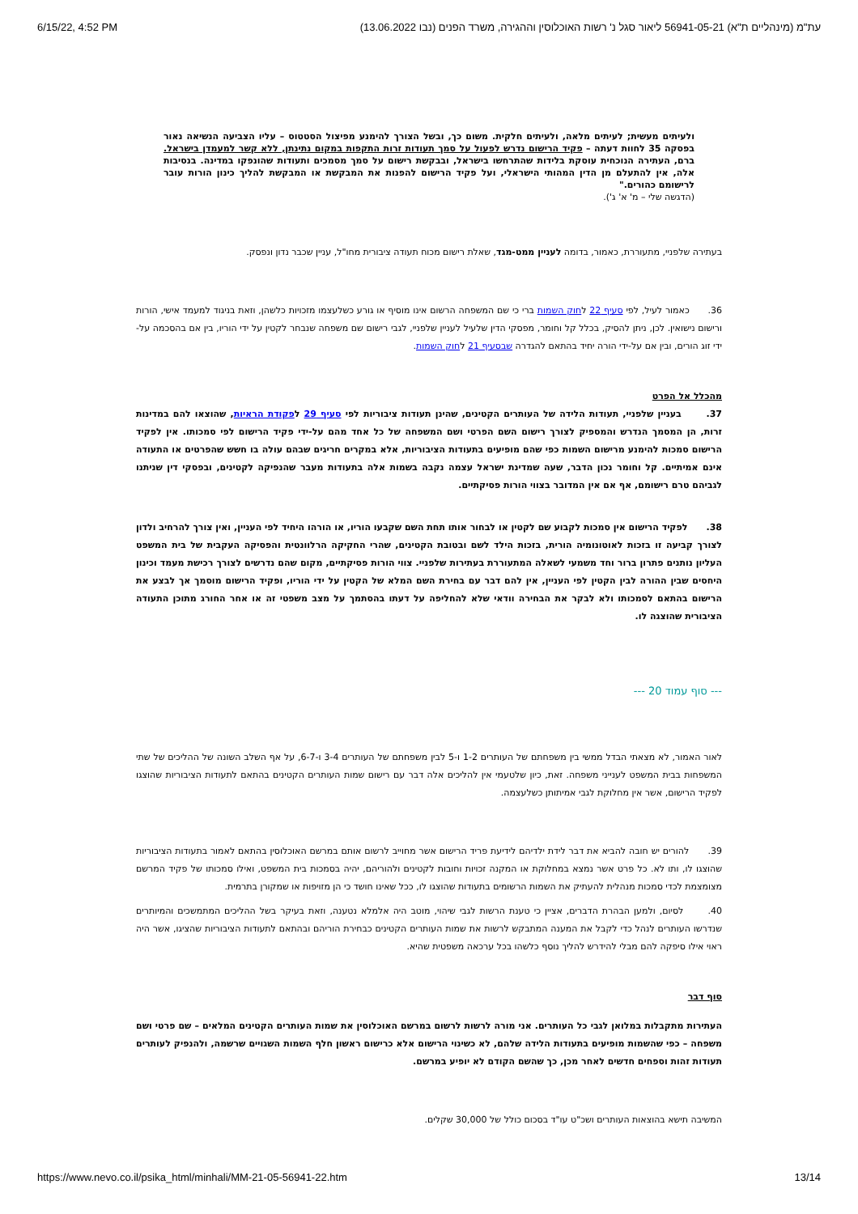6/15/22, 4:52 PM (עת"מ (מינהליים ת"א) 56941-05-21 ליאור סגל נ' רשות האוכלוסין וההגירה, משרד הפנים (נבו 13.06.2022
ולעיתים מעשית; לעיתים מלאה, ולעיתים חלקית. משום כך, ובשל הצורך להימנע מפיצול הסטטוס – עליו הצביעה הנשיאה נאור בפסקה 35 לחוות דעתה – פקיד הרישום נדרש לפעול על סמך תעודות זרות התקפות במקום נתינתן, ללא קשר למעמדן בישראל. ברם, העתירה הנוכחית עוסקת בלידות שהתרחשו בישראל, ובבקשת רישום על סמך מסמכים ותעודות שהונפקו במדינה. בנסיבות אלה, אין להתעלם מן הדין המהותי הישראלי, ועל פקיד הרישום להפנות את המבקשת או המבקשת להליך כינון הורות עובר לרישומם כהורים."
(הדגשה שלי – מ' א' ג').
בעתירה שלפניי, מתעוררת, כאמור, בדומה לעניין ממט-מגד, שאלת רישום מכוח תעודה ציבורית מחו"ל, עניין שכבר נדון ונפסק.
36. כאמור לעיל, לפי סעיף 22 לחוק השמות ברי כי שם המשפחה הרשום אינו מוסיף או גורע כשלעצמו מזכויות כלשהן, וזאת בניגוד למעמד אישי, הורות ורישום נישואין. לכן, ניתן להסיק, בכלל קל וחומר, מפסקי הדין שלעיל לעניין שלפניי, לגבי רישום שם משפחה שנבחר לקטין על ידי הוריו, בין אם בהסכמה על-ידי זוג הורים, ובין אם על-ידי הורה יחיד בהתאם להגדרה שבסעיף 21 לחוק השמות.
מהכלל אל הפרט
37. בעניין שלפניי, תעודות הלידה של העותרים הקטינים, שהינן תעודות ציבוריות לפי סעיף 29 לפקודת הראיות, שהוצאו להם במדינות זרות, הן המסמך הנדרש והמספיק לצורך רישום השם הפרטי ושם המשפחה של כל אחד מהם על-ידי פקיד הרישום לפי סמכותו. אין לפקיד הרישום סמכות להימנע מרישום השמות כפי שהם מופיעים בתעודות הציבוריות, אלא במקרים חריגים שבהם עולה בו חשש שהפרטים או התעודה אינם אמיתיים. קל וחומר נכון הדבר, שעה שמדינת ישראל עצמה נקבה בשמות אלה בתעודות מעבר שהנפיקה לקטינים, ובפסקי דין שניתנו לגביהם טרם רישומם, אף אם אין המדובר בצווי הורות פסיקתיים.
38. לפקיד הרישום אין סמכות לקבוע שם לקטין או לבחור אותו תחת השם שקבעו הוריו, או הורהו היחיד לפי העניין, ואין צורך להרחיב ולדון לצורך קביעה זו בזכות לאוטונומיה הורית, בזכות הילד לשם ובטובת הקטינים, שהרי החקיקה הרלוונטית והפסיקה העקבית של בית המשפט העליון נותנים פתרון ברור וחד משמעי לשאלה המתעוררת בעתירות שלפניי. צווי הורות פסיקתיים, מקום שהם נדרשים לצורך רכישת מעמד וכינון היחסים שבין ההורה לבין הקטין לפי העניין, אין להם דבר עם בחירת השם המלא של הקטין על ידי הוריו, ופקיד הרישום מוסמך אך לבצע את הרישום בהתאם לסמכותו ולא לבקר את הבחירה וודאי שלא להחליפה על דעתו בהסתמך על מצב משפטי זה או אחר החורג מתוכן התעודה הציבורית שהוצגה לו.
--- סוף עמוד 20 ---
לאור האמור, לא מצאתי הבדל ממשי בין משפחתם של העותרים 1-2 ו-5 לבין משפחתם של העותרים 3-4 ו-6-7, על אף השלב השונה של ההליכים של שתי המשפחות בבית המשפט לענייני משפחה. זאת, כיון שלטעמי אין להליכים אלה דבר עם רישום שמות העותרים הקטינים בהתאם לתעודות הציבוריות שהוצגו לפקיד הרישום, אשר אין מחלוקת לגבי אמיתותן כשלעצמה.
39. להורים יש חובה להביא את דבר לידת ילדיהם לידיעת פריד הרישום אשר מחוייב לרשום אותם במרשם האוכלוסין בהתאם לאמור בתעודות הציבוריות שהוצגו לו, ותו לא. כל פרט אשר נמצא במחלוקת או המקנה זכויות וחובות לקטינים ולהוריהם, יהיה בסמכות בית המשפט, ואילו סמכותו של פקיד המרשם מצומצמת לכדי סמכות מנהלית להעתיק את השמות הרשומים בתעודות שהוצגו לו, ככל שאינו חושד כי הן מזויפות או שמקורן בתרמית.
40. לסיום, ולמען הבהרת הדברים, אציין כי טענת הרשות לגבי שיהוי, מוטב היה אלמלא נטענה, וזאת בעיקר בשל ההליכים המתמשכים והמיותרים שנדרשו העותרים לנהל כדי לקבל את המענה המתבקש לרשות את שמות העותרים הקטינים כבחירת הוריהם ובהתאם לתעודות הציבוריות שהציגו, אשר היה ראוי אילו סיפקה להם מבלי להידרש להליך נוסף כלשהו בכל ערכאה משפטית שהיא.
סוף דבר
העתירות מתקבלות במלואן לגבי כל העותרים. אני מורה לרשות לרשום במרשם האוכלוסין את שמות העותרים הקטינים המלאים – שם פרטי ושם משפחה – כפי שהשמות מופיעים בתעודות הלידה שלהם, לא כשינוי הרישום אלא כרישום ראשון חלף השמות השגויים שרשמה, ולהנפיק לעותרים תעודות זהות וספחים חדשים לאחר מכן, כך שהשם הקודם לא יופיע במרשם.
המשיבה תישא בהוצאות העותרים ושכ"ט עו"ד בסכום כולל של 30,000 שקלים.
https://www.nevo.co.il/psika_html/minhali/MM-21-05-56941-22.htm 13/14